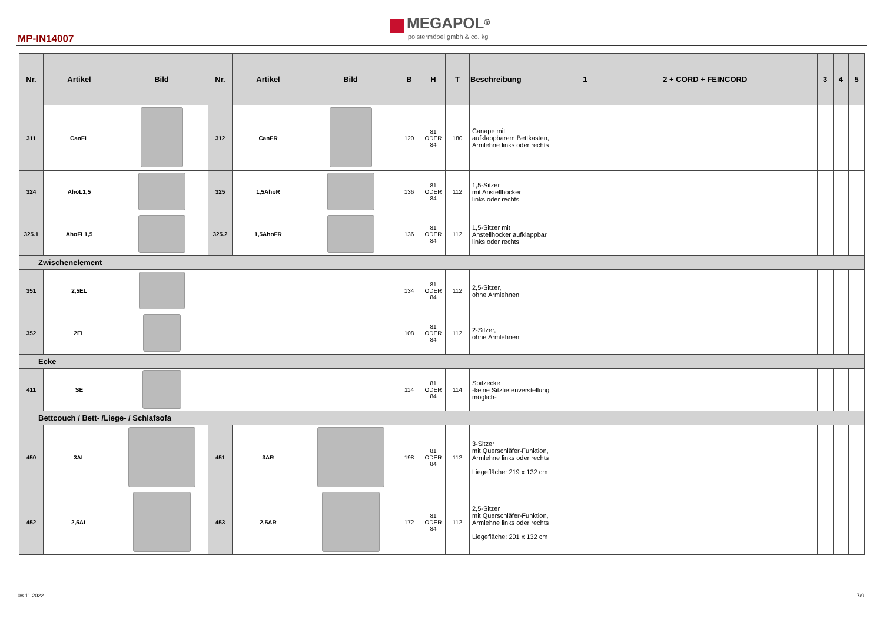MEGAPOL<sup>®</sup>
polstermöbel gmbh & co. kg
MP-IN14007
| Nr. | Artikel | Bild | Nr. | Artikel | Bild | B | H | T | Beschreibung | 1 | 2 + CORD + FEINCORD | 3 | 4 | 5 |
| --- | --- | --- | --- | --- | --- | --- | --- | --- | --- | --- | --- | --- | --- | --- |
| 311 | CanFL | | 312 | CanFR | | 120 | 81 ODER 84 | 180 | Canape mit aufklappbarem Bettkasten, Armlehne links oder rechts | | | | | |
| 324 | AhoL1,5 | | 325 | 1,5AhoR | | 136 | 81 ODER 84 | 112 | 1,5-Sitzer mit Anstellhocker links oder rechts | | | | | |
| 325.1 | AhoFL1,5 | | 325.2 | 1,5AhoFR | | 136 | 81 ODER 84 | 112 | 1,5-Sitzer mit Anstellhocker aufklappbar links oder rechts | | | | | |
| Zwischenelement | | | | | | | | | | | | | | |
| 351 | 2,5EL | | | | | 134 | 81 ODER 84 | 112 | 2,5-Sitzer, ohne Armlehnen | | | | | |
| 352 | 2EL | | | | | 108 | 81 ODER 84 | 112 | 2-Sitzer, ohne Armlehnen | | | | | |
| Ecke | | | | | | | | | | | | | | |
| 411 | SE | | | | | 114 | 81 ODER 84 | 114 | Spitzecke -keine Sitztiefenverstellung möglich- | | | | | |
| Bettcouch / Bett- /Liege- / Schlafsofa | | | | | | | | | | | | | | |
| 450 | 3AL | | 451 | 3AR | | 198 | 81 ODER 84 | 112 | 3-Sitzer mit Querschläfer-Funktion, Armlehne links oder rechts Liegefläche: 219 x 132 cm | | | | | |
| 452 | 2,5AL | | 453 | 2,5AR | | 172 | 81 ODER 84 | 112 | 2,5-Sitzer mit Querschläfer-Funktion, Armlehne links oder rechts Liegefläche: 201 x 132 cm | | | | | |
08.11.2022 7/9